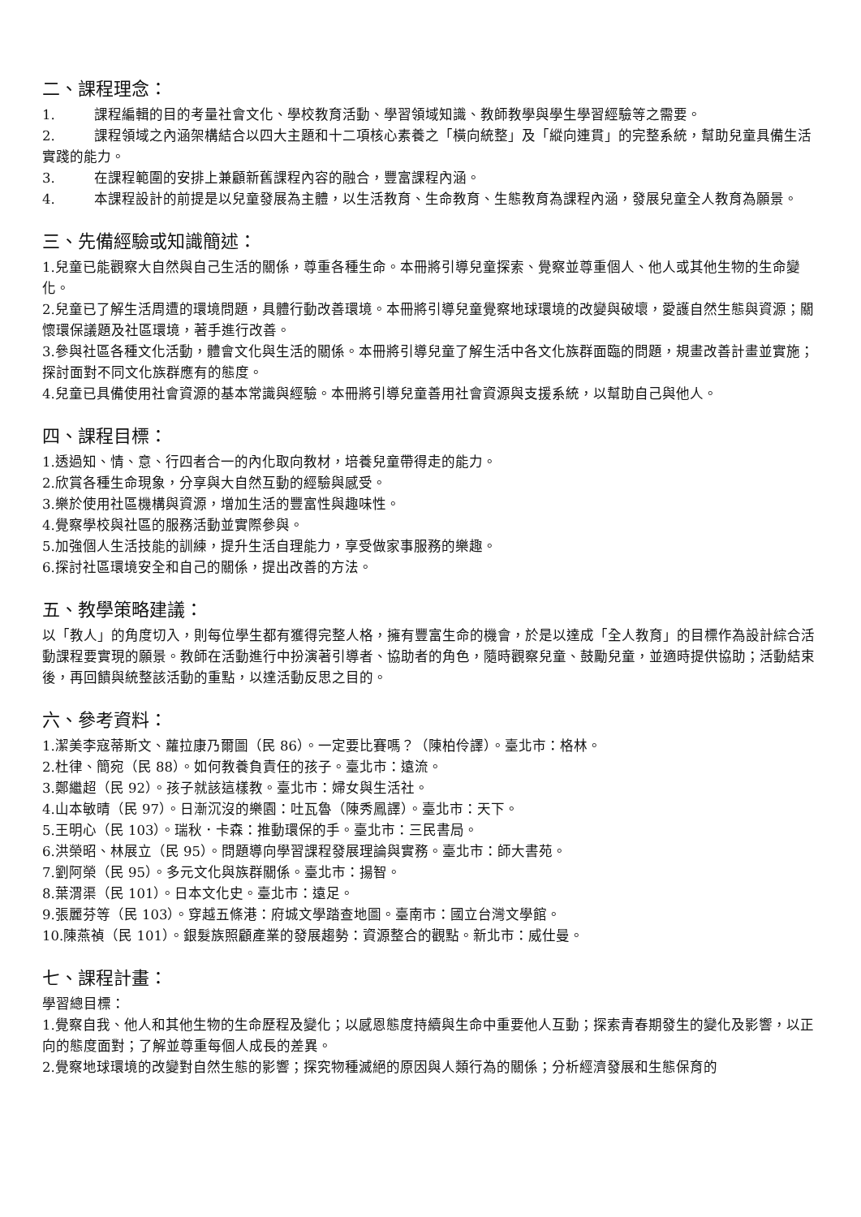二、課程理念：
1. 課程編輯的目的考量社會文化、學校教育活動、學習領域知識、教師教學與學生學習經驗等之需要。
2. 課程領域之內涵架構結合以四大主題和十二項核心素養之「橫向統整」及「縱向連貫」的完整系統，幫助兒童具備生活實踐的能力。
3. 在課程範圍的安排上兼顧新舊課程內容的融合，豐富課程內涵。
4. 本課程設計的前提是以兒童發展為主體，以生活教育、生命教育、生態教育為課程內涵，發展兒童全人教育為願景。
三、先備經驗或知識簡述：
1.兒童已能觀察大自然與自己生活的關係，尊重各種生命。本冊將引導兒童探索、覺察並尊重個人、他人或其他生物的生命變化。
2.兒童已了解生活周遭的環境問題，具體行動改善環境。本冊將引導兒童覺察地球環境的改變與破壞，愛護自然生態與資源；關懷環保議題及社區環境，著手進行改善。
3.參與社區各種文化活動，體會文化與生活的關係。本冊將引導兒童了解生活中各文化族群面臨的問題，規畫改善計畫並實施；探討面對不同文化族群應有的態度。
4.兒童已具備使用社會資源的基本常識與經驗。本冊將引導兒童善用社會資源與支援系統，以幫助自己與他人。
四、課程目標：
1.透過知、情、意、行四者合一的內化取向教材，培養兒童帶得走的能力。
2.欣賞各種生命現象，分享與大自然互動的經驗與感受。
3.樂於使用社區機構與資源，增加生活的豐富性與趣味性。
4.覺察學校與社區的服務活動並實際參與。
5.加強個人生活技能的訓練，提升生活自理能力，享受做家事服務的樂趣。
6.探討社區環境安全和自己的關係，提出改善的方法。
五、教學策略建議：
以「教人」的角度切入，則每位學生都有獲得完整人格，擁有豐富生命的機會，於是以達成「全人教育」的目標作為設計綜合活動課程要實現的願景。教師在活動進行中扮演著引導者、協助者的角色，隨時觀察兒童、鼓勵兒童，並適時提供協助；活動結束後，再回饋與統整該活動的重點，以達活動反思之目的。
六、參考資料：
1.潔美李寇蒂斯文、蘿拉康乃爾圖（民 86）。一定要比賽嗎？（陳柏伶譯）。臺北市：格林。
2.杜律、簡宛（民 88）。如何教養負責任的孩子。臺北市：遠流。
3.鄭繼超（民 92）。孩子就該這樣教。臺北市：婦女與生活社。
4.山本敏晴（民 97）。日漸沉沒的樂園：吐瓦魯（陳秀鳳譯）。臺北市：天下。
5.王明心（民 103）。瑞秋．卡森：推動環保的手。臺北市：三民書局。
6.洪榮昭、林展立（民 95）。問題導向學習課程發展理論與實務。臺北市：師大書苑。
7.劉阿榮（民 95）。多元文化與族群關係。臺北市：揚智。
8.葉渭渠（民 101）。日本文化史。臺北市：遠足。
9.張麗芬等（民 103）。穿越五條港：府城文學踏查地圖。臺南市：國立台灣文學館。
10.陳燕禎（民 101）。銀髮族照顧產業的發展趨勢：資源整合的觀點。新北市：威仕曼。
七、課程計畫：
學習總目標：
1.覺察自我、他人和其他生物的生命歷程及變化；以感恩態度持續與生命中重要他人互動；探索青春期發生的變化及影響，以正向的態度面對；了解並尊重每個人成長的差異。
2.覺察地球環境的改變對自然生態的影響；探究物種滅絕的原因與人類行為的關係；分析經濟發展和生態保育的